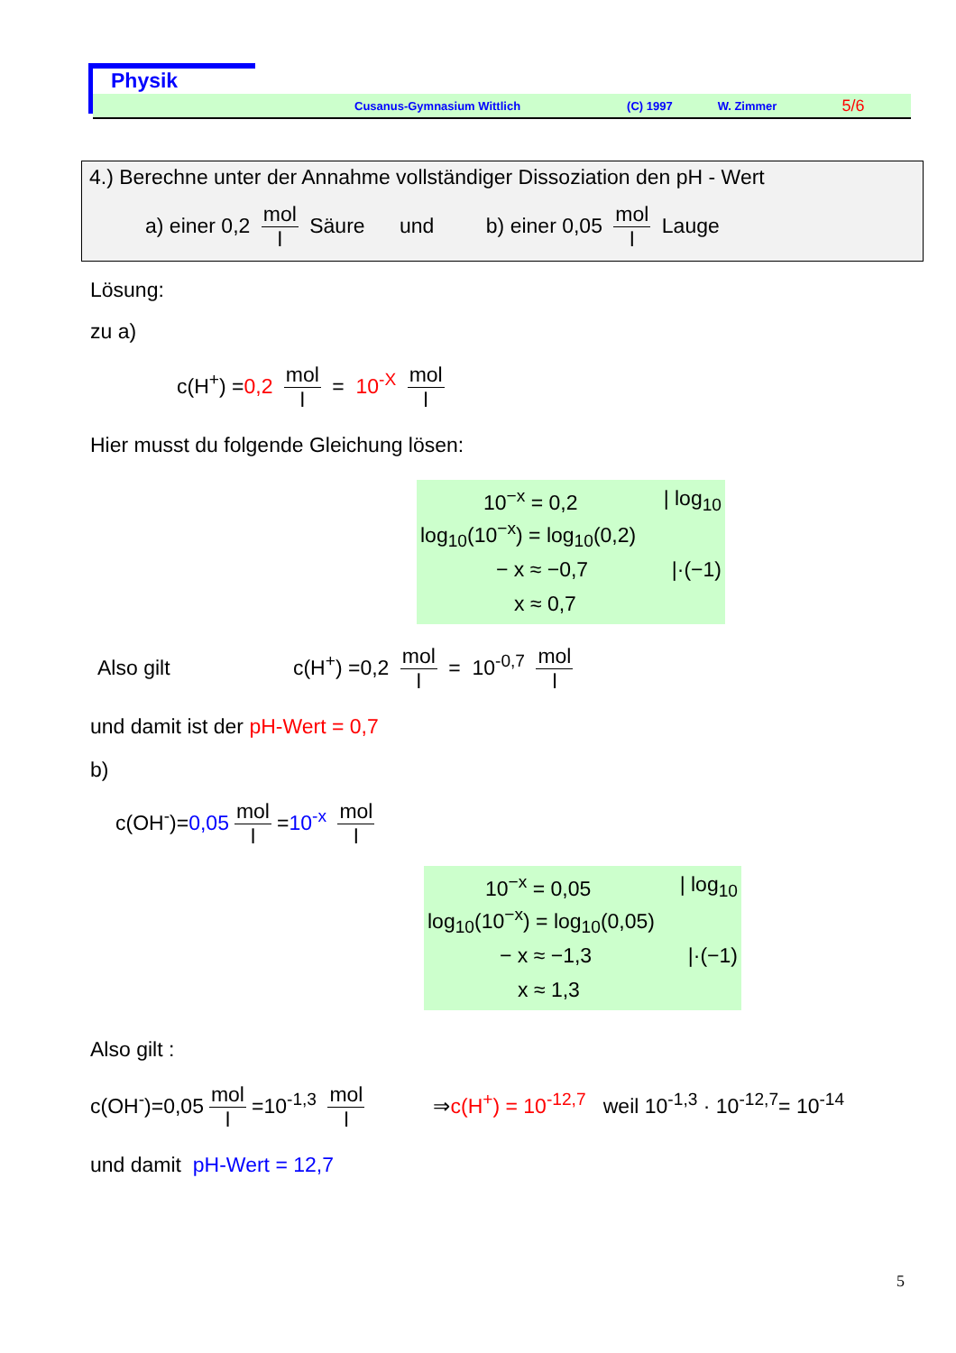Physik
Cusanus-Gymnasium Wittlich (C) 1997 W. Zimmer 5/6
4.) Berechne unter der Annahme vollständiger Dissoziation den pH - Wert
a) einer 0,2 mol l Säure und b) einer 0,05 mol l Lauge
Lösung:
zu a)
c(H<sup>+</sup>) =0,2 mol l = 10<sup>-X</sup> mol l
Hier musst du folgende Gleichung lösen:
10<sup>−x</sup> = 0,2 | log<sub>10</sub>
log<sub>10</sub>(10<sup>−x</sup>) = log<sub>10</sub>(0,2)
− x ≈ −0,7 |·(−1)
x ≈ 0,7
Also gilt c(H<sup>+</sup>) =0,2 mol l = 10<sup>-0,7</sup> mol l
und damit ist der pH-Wert = 0,7
b)
c(OH<sup>-</sup>)=0,05 mol l =10<sup>-x</sup> mol l
10<sup>−x</sup> = 0,05 | log<sub>10</sub>
log<sub>10</sub>(10<sup>−x</sup>) = log<sub>10</sub>(0,05)
− x ≈ −1,3 |·(−1)
x ≈ 1,3
Also gilt :
c(OH<sup>-</sup>)=0,05 mol l =10<sup>-1,3</sup> mol l ⇒c(H<sup>+</sup>) = 10<sup>-12,7</sup> weil 10<sup>-1,3</sup> · 10<sup>-12,7</sup>= 10<sup>-14</sup>
und damit pH-Wert = 12,7
5